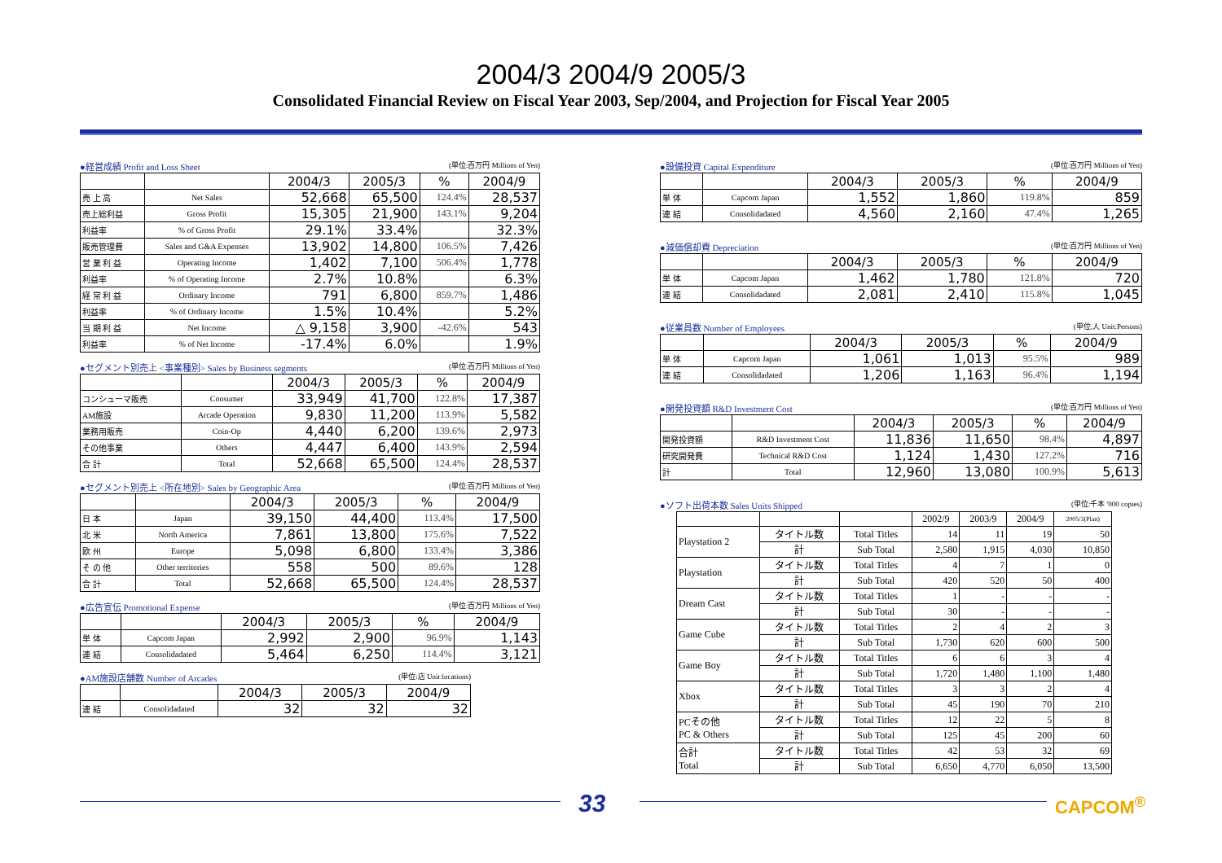2004/3 2004/9 2005/3
Consolidated Financial Review on Fiscal Year 2003, Sep/2004, and Projection for Fiscal Year 2005
●経営成績 Profit and Loss Sheet (単位:百万円 Millions of Yen)
| | | 2004/3 | 2005/3 | % | 2004/9 |
| 売 上 高 | Net Sales | 52,668 | 65,500 | 124.4% | 28,537 |
| 売上総利益 | Gross Profit | 15,305 | 21,900 | 143.1% | 9,204 |
| 利益率 | % of Gross Profit | 29.1% | 33.4% | | 32.3% |
| 販売管理費 | Sales and G&A Expenses | 13,902 | 14,800 | 106.5% | 7,426 |
| 営 業 利 益 | Operating Income | 1,402 | 7,100 | 506.4% | 1,778 |
| 利益率 | % of Operating Income | 2.7% | 10.8% | | 6.3% |
| 経 常 利 益 | Ordinary Income | 791 | 6,800 | 859.7% | 1,486 |
| 利益率 | % of Ordinary Income | 1.5% | 10.4% | | 5.2% |
| 当 期 利 益 | Net Income | △ 9,158 | 3,900 | -42.6% | 543 |
| 利益率 | % of Net Income | -17.4% | 6.0% | | 1.9% |
●セグメント別売上 <事業種別> Sales by Business segments (単位:百万円 Millions of Yen)
| | | 2004/3 | 2005/3 | % | 2004/9 |
| コンシューマ販売 | Consumer | 33,949 | 41,700 | 122.8% | 17,387 |
| AM施設 | Arcade Operation | 9,830 | 11,200 | 113.9% | 5,582 |
| 業務用販売 | Coin-Op | 4,440 | 6,200 | 139.6% | 2,973 |
| その他事業 | Others | 4,447 | 6,400 | 143.9% | 2,594 |
| 合 計 | Total | 52,668 | 65,500 | 124.4% | 28,537 |
●セグメント別売上 <所在地別> Sales by Geographic Area (単位:百万円 Millions of Yen)
| | | 2004/3 | 2005/3 | % | 2004/9 |
| 日 本 | Japan | 39,150 | 44,400 | 113.4% | 17,500 |
| 北 米 | North America | 7,861 | 13,800 | 175.6% | 7,522 |
| 欧 州 | Europe | 5,098 | 6,800 | 133.4% | 3,386 |
| そ の 他 | Other territories | 558 | 500 | 89.6% | 128 |
| 合 計 | Total | 52,668 | 65,500 | 124.4% | 28,537 |
●広告宣伝 Promotional Expense (単位:百万円 Millions of Yen)
| | | 2004/3 | 2005/3 | % | 2004/9 |
| 単 体 | Capcom Japan | 2,992 | 2,900 | 96.9% | 1,143 |
| 連 結 | Consolidadated | 5,464 | 6,250 | 114.4% | 3,121 |
●AM施設店舗数 Number of Arcades (単位:店 Unit:locations)
| | | 2004/3 | 2005/3 | 2004/9 |
| 連 結 | Consolidadated | 32 | 32 | 32 |
●設備投資 Capital Expenditure (単位:百万円 Millions of Yen)
| | | 2004/3 | 2005/3 | % | 2004/9 |
| 単 体 | Capcom Japan | 1,552 | 1,860 | 119.8% | 859 |
| 連 結 | Consolidadated | 4,560 | 2,160 | 47.4% | 1,265 |
●減価償却費 Depreciation (単位:百万円 Millions of Yen)
| | | 2004/3 | 2005/3 | % | 2004/9 |
| 単 体 | Capcom Japan | 1,462 | 1,780 | 121.8% | 720 |
| 連 結 | Consolidadated | 2,081 | 2,410 | 115.8% | 1,045 |
●従業員数 Number of Employees (単位:人 Unit:Persons)
| | | 2004/3 | 2005/3 | % | 2004/9 |
| 単 体 | Capcom Japan | 1,061 | 1,013 | 95.5% | 989 |
| 連 結 | Consolidadated | 1,206 | 1,163 | 96.4% | 1,194 |
●開発投資額 R&D Investment Cost (単位:百万円 Millions of Yen)
| | | 2004/3 | 2005/3 | % | 2004/9 |
| 開発投資額 | R&D Investment Cost | 11,836 | 11,650 | 98.4% | 4,897 |
| 研究開発費 | Technical R&D Cost | 1,124 | 1,430 | 127.2% | 716 |
| 計 | Total | 12,960 | 13,080 | 100.9% | 5,613 |
●ソフト出荷本数 Sales Units Shipped (単位:千本 '000 copies)
| | | | 2002/9 | 2003/9 | 2004/9 | 2005/3(Plan) |
| Playstation 2 | タイトル数 | Total Titles | 14 | 11 | 19 | 50 |
| | 計 | Sub Total | 2,580 | 1,915 | 4,030 | 10,850 |
| Playstation | タイトル数 | Total Titles | 4 | 7 | 1 | 0 |
| | 計 | Sub Total | 420 | 520 | 50 | 400 |
| Dream Cast | タイトル数 | Total Titles | 1 | - | - | - |
| | 計 | Sub Total | 30 | - | - | - |
| Game Cube | タイトル数 | Total Titles | 2 | 4 | 2 | 3 |
| | 計 | Sub Total | 1,730 | 620 | 600 | 500 |
| Game Boy | タイトル数 | Total Titles | 6 | 6 | 3 | 4 |
| | 計 | Sub Total | 1,720 | 1,480 | 1,100 | 1,480 |
| Xbox | タイトル数 | Total Titles | 3 | 3 | 2 | 4 |
| | 計 | Sub Total | 45 | 190 | 70 | 210 |
| PCその他 PC & Others | タイトル数 | Total Titles | 12 | 22 | 5 | 8 |
| | 計 | Sub Total | 125 | 45 | 200 | 60 |
| 合計 Total | タイトル数 | Total Titles | 42 | 53 | 32 | 69 |
| | 計 | Sub Total | 6,650 | 4,770 | 6,050 | 13,500 |
33
CAPCOM<sup>®</sup>